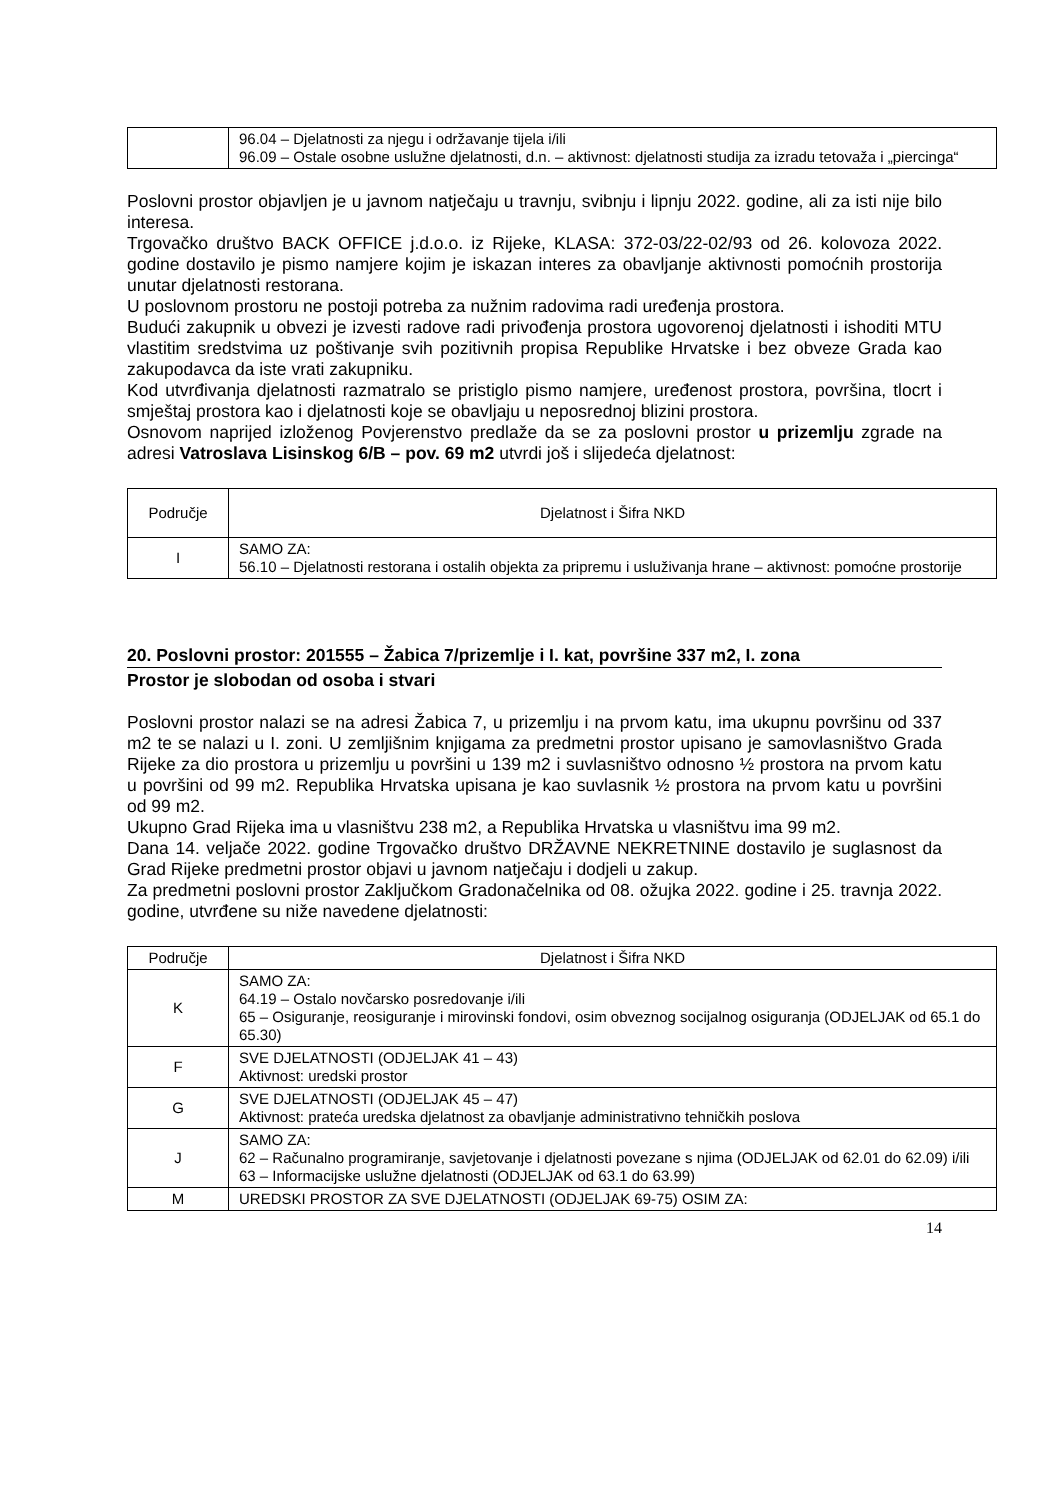| | 96.04 – Djelatnosti za njegu i održavanje tijela i/ili 96.09 – Ostale osobne uslužne djelatnosti, d.n. – aktivnost: djelatnosti studija za izradu tetovaža i „piercinga“ |
Poslovni prostor objavljen je u javnom natječaju u travnju, svibnju i lipnju 2022. godine, ali za isti nije bilo interesa.
Trgovačko društvo BACK OFFICE j.d.o.o. iz Rijeke, KLASA: 372-03/22-02/93 od 26. kolovoza 2022. godine dostavilo je pismo namjere kojim je iskazan interes za obavljanje aktivnosti pomoćnih prostorija unutar djelatnosti restorana.
U poslovnom prostoru ne postoji potreba za nužnim radovima radi uređenja prostora.
Budući zakupnik u obvezi je izvesti radove radi privođenja prostora ugovorenoj djelatnosti i ishoditi MTU vlastitim sredstvima uz poštivanje svih pozitivnih propisa Republike Hrvatske i bez obveze Grada kao zakupodavca da iste vrati zakupniku.
Kod utvrđivanja djelatnosti razmatralo se pristiglo pismo namjere, uređenost prostora, površina, tlocrt i smještaj prostora kao i djelatnosti koje se obavljaju u neposrednoj blizini prostora.
Osnovom naprijed izloženog Povjerenstvo predlaže da se za poslovni prostor u prizemlju zgrade na adresi Vatroslava Lisinskog 6/B – pov. 69 m2 utvrdi još i slijedeća djelatnost:
| Područje | Djelatnost i Šifra NKD |
| --- | --- |
| I | SAMO ZA: 56.10 – Djelatnosti restorana i ostalih objekta za pripremu i usluživanja hrane – aktivnost: pomoćne prostorije |
20. Poslovni prostor: 201555 – Žabica 7/prizemlje i I. kat, površine 337 m2, I. zona
Prostor je slobodan od osoba i stvari
Poslovni prostor nalazi se na adresi Žabica 7, u prizemlju i na prvom katu, ima ukupnu površinu od 337 m2 te se nalazi u I. zoni. U zemljišnim knjigama za predmetni prostor upisano je samovlasništvo Grada Rijeke za dio prostora u prizemlju u površini u 139 m2 i suvlasništvo odnosno ½ prostora na prvom katu u površini od 99 m2. Republika Hrvatska upisana je kao suvlasnik ½ prostora na prvom katu u površini od 99 m2.
Ukupno Grad Rijeka ima u vlasništvu 238 m2, a Republika Hrvatska u vlasništvu ima 99 m2.
Dana 14. veljače 2022. godine Trgovačko društvo DRŽAVNE NEKRETNINE dostavilo je suglasnost da Grad Rijeke predmetni prostor objavi u javnom natječaju i dodjeli u zakup.
Za predmetni poslovni prostor Zaključkom Gradonačelnika od 08. ožujka 2022. godine i 25. travnja 2022. godine, utvrđene su niže navedene djelatnosti:
| Područje | Djelatnost i Šifra NKD |
| --- | --- |
| K | SAMO ZA: 64.19 – Ostalo novčarsko posredovanje i/ili 65 – Osiguranje, reosiguranje i mirovinski fondovi, osim obveznog socijalnog osiguranja (ODJELJAK od 65.1 do 65.30) |
| F | SVE DJELATNOSTI (ODJELJAK 41 – 43) Aktivnost: uredski prostor |
| G | SVE DJELATNOSTI (ODJELJAK 45 – 47) Aktivnost: prateća uredska djelatnost za obavljanje administrativno tehničkih poslova |
| J | SAMO ZA: 62 – Računalno programiranje, savjetovanje i djelatnosti povezane s njima (ODJELJAK od 62.01 do 62.09) i/ili 63 – Informacijske uslužne djelatnosti (ODJELJAK od 63.1 do 63.99) |
| M | UREDSKI PROSTOR ZA SVE DJELATNOSTI (ODJELJAK 69-75) OSIM ZA: |
14